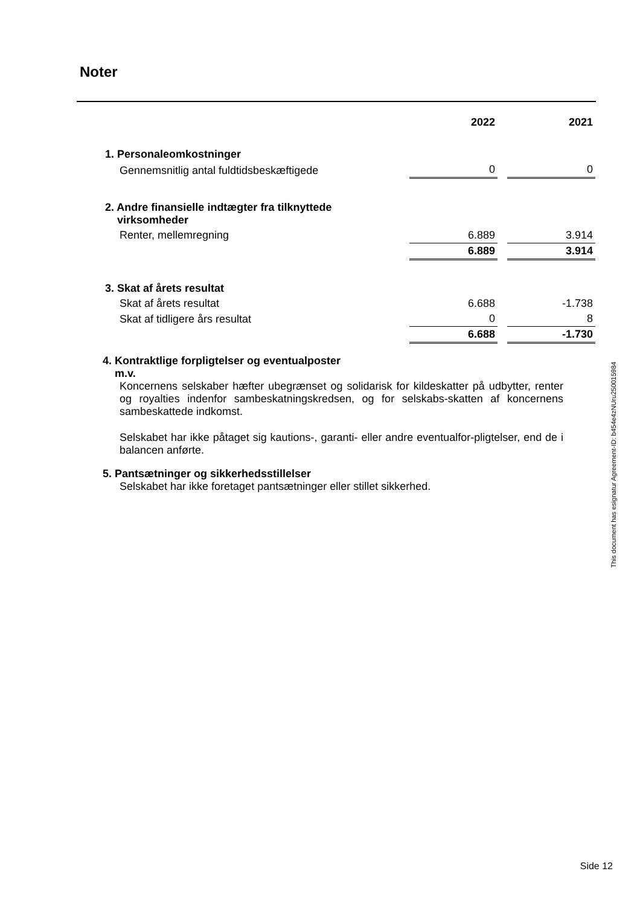Noter
| | 2022 | | 2021 |
| 1. Personaleomkostninger | | | |
| Gennemsnitlig antal fuldtidsbeskæftigede | 0 | | 0 |
| 2. Andre finansielle indtægter fra tilknyttede virksomheder | | | |
| Renter, mellemregning | 6.889 | | 3.914 |
| | 6.889 | | 3.914 |
| 3. Skat af årets resultat | | | |
| Skat af årets resultat | 6.688 | | -1.738 |
| Skat af tidligere års resultat | 0 | | 8 |
| | 6.688 | | -1.730 |
4. Kontraktlige forpligtelser og eventualposter
m.v.
Koncernens selskaber hæfter ubegrænset og solidarisk for kildeskatter på udbytter, renter og royalties indenfor sambeskatningskredsen, og for selskabs-skatten af koncernens sambeskattede indkomst.
Selskabet har ikke påtaget sig kautions-, garanti- eller andre eventualfor-pligtelser, end de i balancen anførte.
5. Pantsætninger og sikkerhedsstillelser
Selskabet har ikke foretaget pantsætninger eller stillet sikkerhed.
This document has esignatur Agreement-ID: b454e4zNUru250015984
Side 12